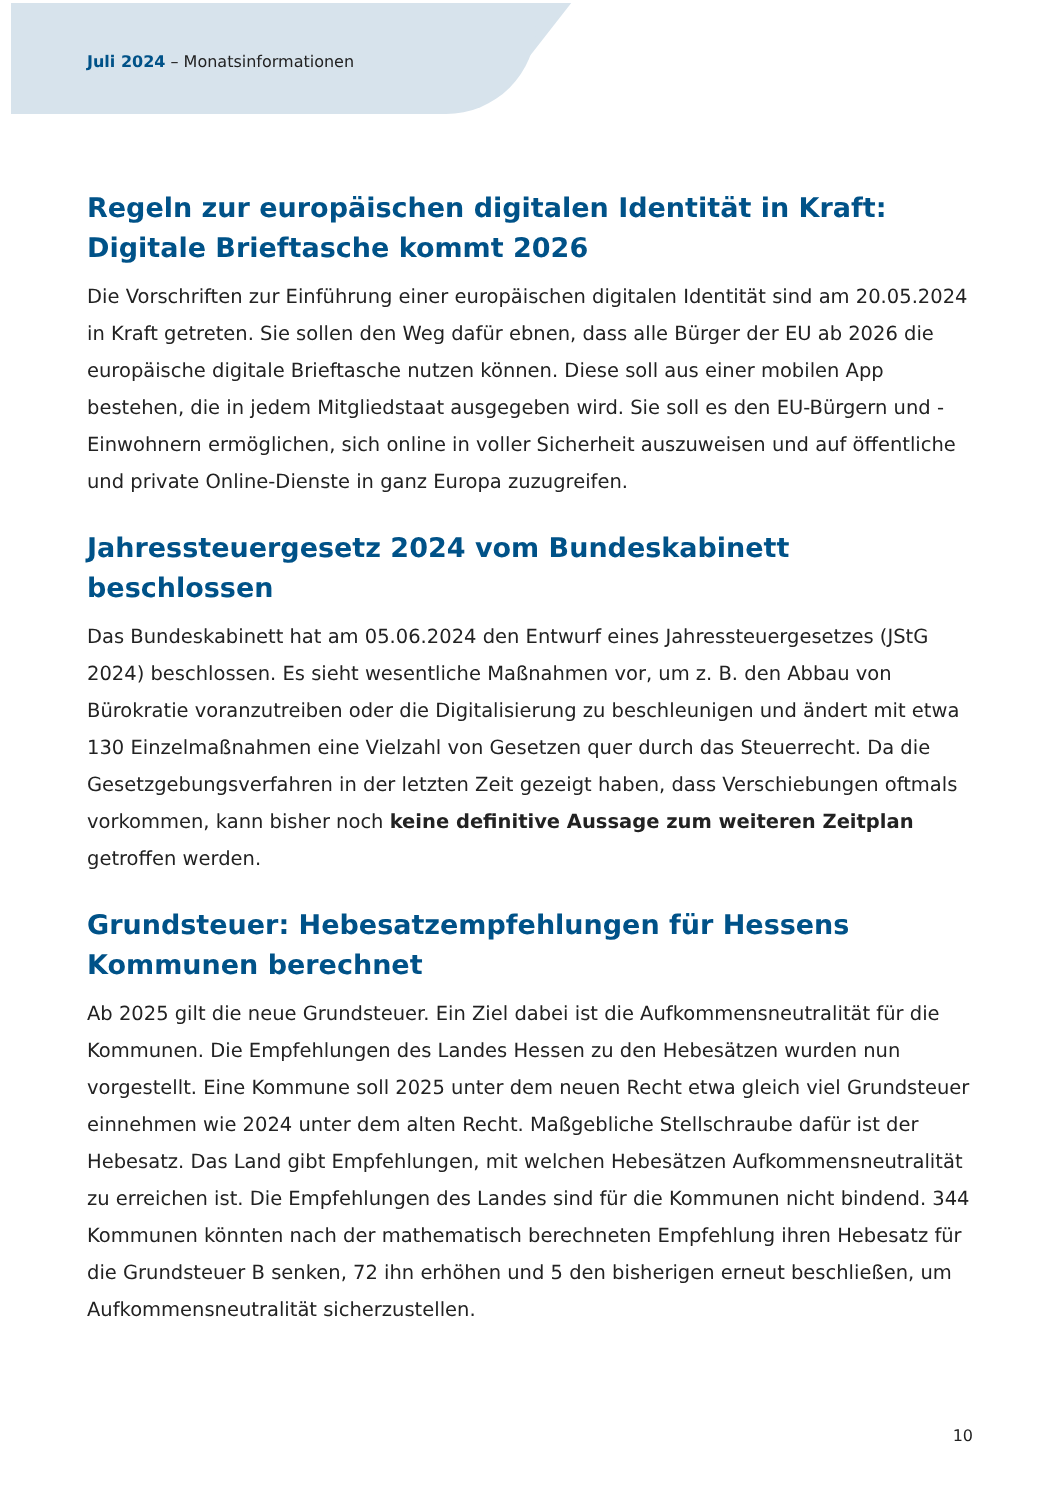Juli 2024 – Monatsinformationen
Regeln zur europäischen digitalen Identität in Kraft: Digitale Brieftasche kommt 2026
Die Vorschriften zur Einführung einer europäischen digitalen Identität sind am 20.05.2024 in Kraft getreten. Sie sollen den Weg dafür ebnen, dass alle Bürger der EU ab 2026 die europäische digitale Brieftasche nutzen können. Diese soll aus einer mobilen App bestehen, die in jedem Mitgliedstaat ausgegeben wird. Sie soll es den EU-Bürgern und -Einwohnern ermöglichen, sich online in voller Sicherheit auszuweisen und auf öffentliche und private Online-Dienste in ganz Europa zuzugreifen.
Jahressteuergesetz 2024 vom Bundeskabinett beschlossen
Das Bundeskabinett hat am 05.06.2024 den Entwurf eines Jahressteuergesetzes (JStG 2024) beschlossen. Es sieht wesentliche Maßnahmen vor, um z. B. den Abbau von Bürokratie voranzutreiben oder die Digitalisierung zu beschleunigen und ändert mit etwa 130 Einzelmaßnahmen eine Vielzahl von Gesetzen quer durch das Steuerrecht. Da die Gesetzgebungsverfahren in der letzten Zeit gezeigt haben, dass Verschiebungen oftmals vorkommen, kann bisher noch keine definitive Aussage zum weiteren Zeitplan getroffen werden.
Grundsteuer: Hebesatzempfehlungen für Hessens Kommunen berechnet
Ab 2025 gilt die neue Grundsteuer. Ein Ziel dabei ist die Aufkommensneutralität für die Kommunen. Die Empfehlungen des Landes Hessen zu den Hebesätzen wurden nun vorgestellt. Eine Kommune soll 2025 unter dem neuen Recht etwa gleich viel Grundsteuer einnehmen wie 2024 unter dem alten Recht. Maßgebliche Stellschraube dafür ist der Hebesatz. Das Land gibt Empfehlungen, mit welchen Hebesätzen Aufkommensneutralität zu erreichen ist. Die Empfehlungen des Landes sind für die Kommunen nicht bindend. 344 Kommunen könnten nach der mathematisch berechneten Empfehlung ihren Hebesatz für die Grundsteuer B senken, 72 ihn erhöhen und 5 den bisherigen erneut beschließen, um Aufkommensneutralität sicherzustellen.
10